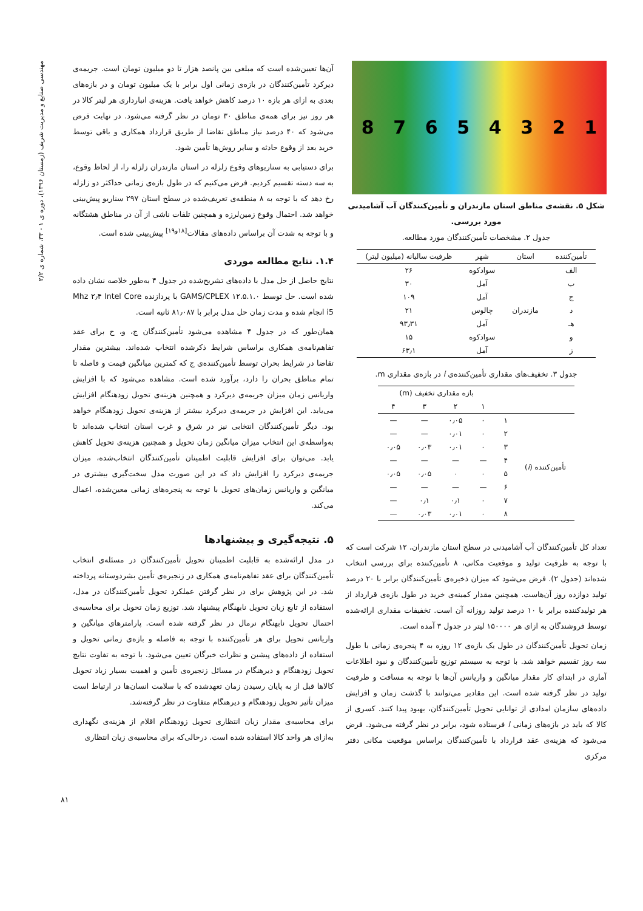مهندسی صنایع و مدیریت شریف (زمستان ۱۳۹۶)، دوره ی ۱ - ۳۳، شماره ی ۲/۲
87654321
شکل ۵. نقشه‌ی مناطق استان مازندران و تأمین‌کنندگان آب آشامیدنی مورد بررسی.
جدول ۲. مشخصات تأمین‌کنندگان مورد مطالعه.
| تأمین‌کننده | استان | شهر | ظرفیت سالیانه (میلیون لیتر) |
| --- | --- | --- | --- |
| الف | | سوادکوه | ۲۶ |
| ب | | آمل | ۳۰ |
| ج | | آمل | ۱۰۹ |
| د | مازندران | چالوس | ۲۱ |
| هـ | | آمل | ۹۳٫۳۱ |
| و | | سوادکوه | ۱۵ |
| ز | | آمل | ۶۳٫۱ |
جدول ۳. تخفیف‌های مقداری تأمین‌کننده‌ی i در بازه‌ی مقداری m.
| | | بازه مقداری تخفیف (m) | | | |
| --- | --- | --- | --- | --- | --- |
| | | ۱ | ۲ | ۳ | ۴ |
| تأمین‌کننده ( i ) | ۱ | ۰ | ۰٫۰۵ | — | — |
| | ۲ | ۰ | ۰٫۰۱ | — | — |
| | ۳ | ۰ | ۰٫۰۱ | ۰٫۰۳ | ۰٫۰۵ |
| | ۴ | — | — | — | — |
| | ۵ | ۰ | ۰ | ۰٫۰۵ | ۰٫۰۵ |
| | ۶ | — | — | — | — |
| | ۷ | ۰ | ۰٫۱ | ۰٫۱ | — |
| | ۸ | ۰ | ۰٫۰۱ | ۰٫۰۳ | — |
تعداد کل تأمین‌کنندگان آب آشامیدنی در سطح استان مازندران، ۱۲ شرکت است که با توجه به ظرفیت تولید و موقعیت مکانی، ۸ تأمین‌کننده برای بررسی انتخاب شده‌اند (جدول ۲). فرض می‌شود که میزان ذخیره‌ی تأمین‌کنندگان برابر با ۲۰ درصد تولید دوازده روز آن‌هاست. همچنین مقدار کمینه‌ی خرید در طول بازه‌ی قرارداد از هر تولیدکننده برابر با ۱۰ درصد تولید روزانه آن است. تخفیفات مقداری ارائه‌شده توسط فروشندگان به ازای هر ۱۵۰۰۰۰ لیتر در جدول ۳ آمده است.
زمان تحویل تأمین‌کنندگان در طول یک بازه‌ی ۱۲ روزه به ۴ پنجره‌ی زمانی با طول سه روز تقسیم خواهد شد. با توجه به سیستم توزیع تأمین‌کنندگان و نبود اطلاعات آماری در ابتدای کار مقدار میانگین و واریانس آن‌ها با توجه به مسافت و ظرفیت تولید در نظر گرفته شده است. این مقادیر می‌توانند با گذشت زمان و افزایش داده‌های سازمان امدادی از توانایی تحویل تأمین‌کنندگان، بهبود پیدا کنند. کسری از کالا که باید در بازه‌های زمانی l فرستاده شود، برابر در نظر گرفته می‌شود. فرض می‌شود که هزینه‌ی عقد قرارداد با تأمین‌کنندگان براساس موقعیت مکانی دفتر مرکزی
آن‌ها تعیین‌شده است که مبلغی بین پانصد هزار تا دو میلیون تومان است. جریمه‌ی دیرکرد تأمین‌کنندگان در بازه‌ی زمانی اول برابر با یک میلیون تومان و در بازه‌های بعدی به ازای هر بازه ۱۰ درصد کاهش خواهد یافت. هزینه‌ی انبارداری هر لیتر کالا در هر روز نیز برای همه‌ی مناطق ۳۰ تومان در نظر گرفته می‌شود. در نهایت فرض می‌شود که ۴۰ درصد نیاز مناطق تقاضا از طریق قرارداد همکاری و باقی توسط خرید بعد از وقوع حادثه و سایر روش‌ها تأمین شود.
برای دستیابی به سناریوهای وقوع زلزله در استان مازندران زلزله را، از لحاظ وقوع، به سه دسته تقسیم کردیم. فرض می‌کنیم که در طول بازه‌ی زمانی حداکثر دو زلزله رخ دهد که با توجه به ۸ منطقه‌ی تعریف‌شده در سطح استان ۲۹۷ سناریو پیش‌بینی خواهد شد. احتمال وقوع زمین‌لرزه و همچنین تلفات ناشی از آن در مناطق هشتگانه و با توجه به شدت آن براساس داده‌های مقالات<sup>[۱۸و۱۹]</sup> پیش‌بینی شده است.
۱.۴. نتایج مطالعه موردی
نتایج حاصل از حل مدل با داده‌های تشریح‌شده در جدول ۴ به‌طور خلاصه نشان داده شده است. حل توسط GAMS/CPLEX ۱۲.۵.۱.۰ با پردازنده Mhz ۲٫۴ Intel Core i5 انجام شده و مدت زمان حل مدل برابر با ۸۱٫۰۸۷ ثانیه است.
همان‌طور که در جدول ۴ مشاهده می‌شود تأمین‌کنندگان ج، و، ح برای عقد تفاهم‌نامه‌ی همکاری براساس شرایط ذکرشده انتخاب شده‌اند. بیشترین مقدار تقاضا در شرایط بحران توسط تأمین‌کننده‌ی ج که کمترین میانگین قیمت و فاصله تا تمام مناطق بحران را دارد، برآورد شده است. مشاهده می‌شود که با افزایش واریانس زمان میزان جریمه‌ی دیرکرد و همچنین هزینه‌ی تحویل زودهنگام افزایش می‌یابد. این افزایش در جریمه‌ی دیرکرد بیشتر از هزینه‌ی تحویل زودهنگام خواهد بود. دیگر تأمین‌کنندگان انتخابی نیز در شرق و غرب استان انتخاب شده‌اند تا به‌واسطه‌ی این انتخاب میزان میانگین زمان تحویل و همچنین هزینه‌ی تحویل کاهش یابد. می‌توان برای افزایش قابلیت اطمینان تأمین‌کنندگان انتخاب‌شده، میزان جریمه‌ی دیرکرد را افزایش داد که در این صورت مدل سخت‌گیری بیشتری در میانگین و واریانس زمان‌های تحویل با توجه به پنجره‌های زمانی معین‌شده، اعمال می‌کند.
۵. نتیجه‌گیری و پیشنهادها
در مدل ارائه‌شده به قابلیت اطمینان تحویل تأمین‌کنندگان در مسئله‌ی انتخاب تأمین‌کنندگان برای عقد تفاهم‌نامه‌ی همکاری در زنجیره‌ی تأمین بشردوستانه پرداخته شد. در این پژوهش برای در نظر گرفتن عملکرد تحویل تأمین‌کنندگان در مدل، استفاده از تابع زیان تحویل نابهنگام پیشنهاد شد. توزیع زمان تحویل برای محاسبه‌ی احتمال تحویل نابهنگام نرمال در نظر گرفته شده است. پارامترهای میانگین و واریانس تحویل برای هر تأمین‌کننده با توجه به فاصله و بازه‌ی زمانی تحویل و استفاده از داده‌های پیشین و نظرات خبرگان تعیین می‌شود. با توجه به تفاوت نتایج تحویل زودهنگام و دیرهنگام در مسائل زنجیره‌ی تأمین و اهمیت بسیار زیاد تحویل کالاها قبل از به پایان رسیدن زمان تعهدشده که با سلامت انسان‌ها در ارتباط است میزان تأثیر تحویل زودهنگام و دیرهنگام متفاوت در نظر گرفته‌شد.
برای محاسبه‌ی مقدار زیان انتظاری تحویل زودهنگام اقلام از هزینه‌ی نگهداری به‌ازای هر واحد کالا استفاده شده است. درحالی‌که برای محاسبه‌ی زیان انتظاری
۸۱